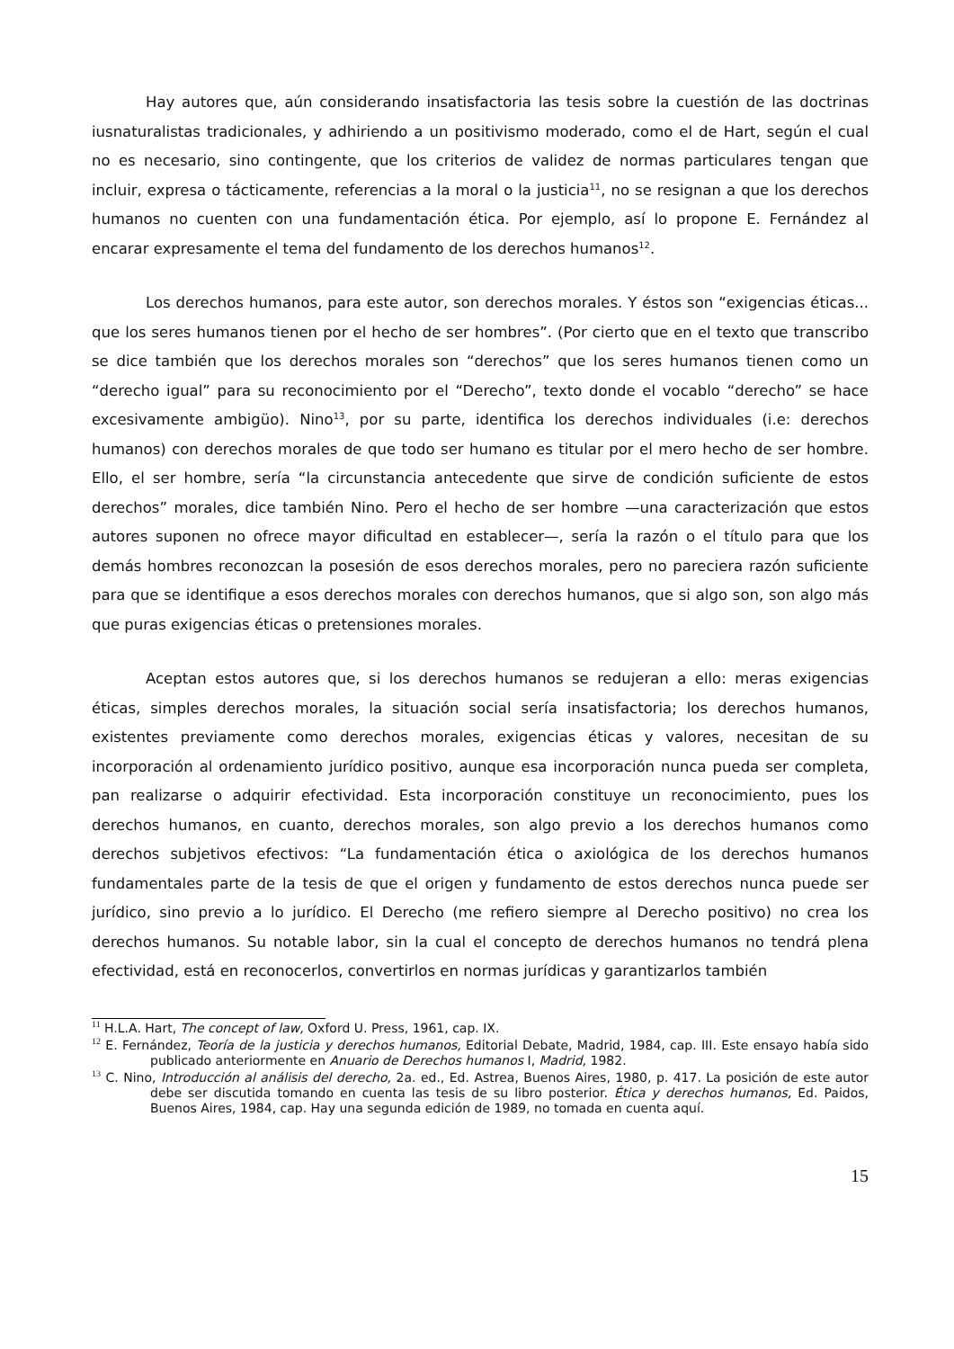Hay autores que, aún considerando insatisfactoria las tesis sobre la cuestión de las doctrinas iusnaturalistas tradicionales, y adhiriendo a un positivismo moderado, como el de Hart, según el cual no es necesario, sino contingente, que los criterios de validez de normas particulares tengan que incluir, expresa o tácticamente, referencias a la moral o la justicia<sup>11</sup>, no se resignan a que los derechos humanos no cuenten con una fundamentación ética. Por ejemplo, así lo propone E. Fernández al encarar expresamente el tema del fundamento de los derechos humanos<sup>12</sup>.
Los derechos humanos, para este autor, son derechos morales. Y éstos son “exigencias éticas... que los seres humanos tienen por el hecho de ser hombres”. (Por cierto que en el texto que transcribo se dice también que los derechos morales son “derechos” que los seres humanos tienen como un “derecho igual” para su reconocimiento por el “Derecho”, texto donde el vocablo “derecho” se hace excesivamente ambigüo). Nino<sup>13</sup>, por su parte, identifica los derechos individuales (i.e: derechos humanos) con derechos morales de que todo ser humano es titular por el mero hecho de ser hombre. Ello, el ser hombre, sería “la circunstancia antecedente que sirve de condición suficiente de estos derechos” morales, dice también Nino. Pero el hecho de ser hombre —una caracterización que estos autores suponen no ofrece mayor dificultad en establecer—, sería la razón o el título para que los demás hombres reconozcan la posesión de esos derechos morales, pero no pareciera razón suficiente para que se identifique a esos derechos morales con derechos humanos, que si algo son, son algo más que puras exigencias éticas o pretensiones morales.
Aceptan estos autores que, si los derechos humanos se redujeran a ello: meras exigencias éticas, simples derechos morales, la situación social sería insatisfactoria; los derechos humanos, existentes previamente como derechos morales, exigencias éticas y valores, necesitan de su incorporación al ordenamiento jurídico positivo, aunque esa incorporación nunca pueda ser completa, pan realizarse o adquirir efectividad. Esta incorporación constituye un reconocimiento, pues los derechos humanos, en cuanto, derechos morales, son algo previo a los derechos humanos como derechos subjetivos efectivos: “La fundamentación ética o axiológica de los derechos humanos fundamentales parte de la tesis de que el origen y fundamento de estos derechos nunca puede ser jurídico, sino previo a lo jurídico. El Derecho (me refiero siempre al Derecho positivo) no crea los derechos humanos. Su notable labor, sin la cual el concepto de derechos humanos no tendrá plena efectividad, está en reconocerlos, convertirlos en normas jurídicas y garantizarlos también
<sup>11</sup> H.L.A. Hart, The concept of law, Oxford U. Press, 1961, cap. IX.
<sup>12</sup> E. Fernández, Teoría de la justicia y derechos humanos, Editorial Debate, Madrid, 1984, cap. III. Este ensayo había sido publicado anteriormente en Anuario de Derechos humanos I, Madrid, 1982.
<sup>13</sup> C. Nino, Introducción al análisis del derecho, 2a. ed., Ed. Astrea, Buenos Aires, 1980, p. 417. La posición de este autor debe ser discutida tomando en cuenta las tesis de su libro posterior. Ética y derechos humanos, Ed. Paidos, Buenos Aires, 1984, cap. Hay una segunda edición de 1989, no tomada en cuenta aquí.
15